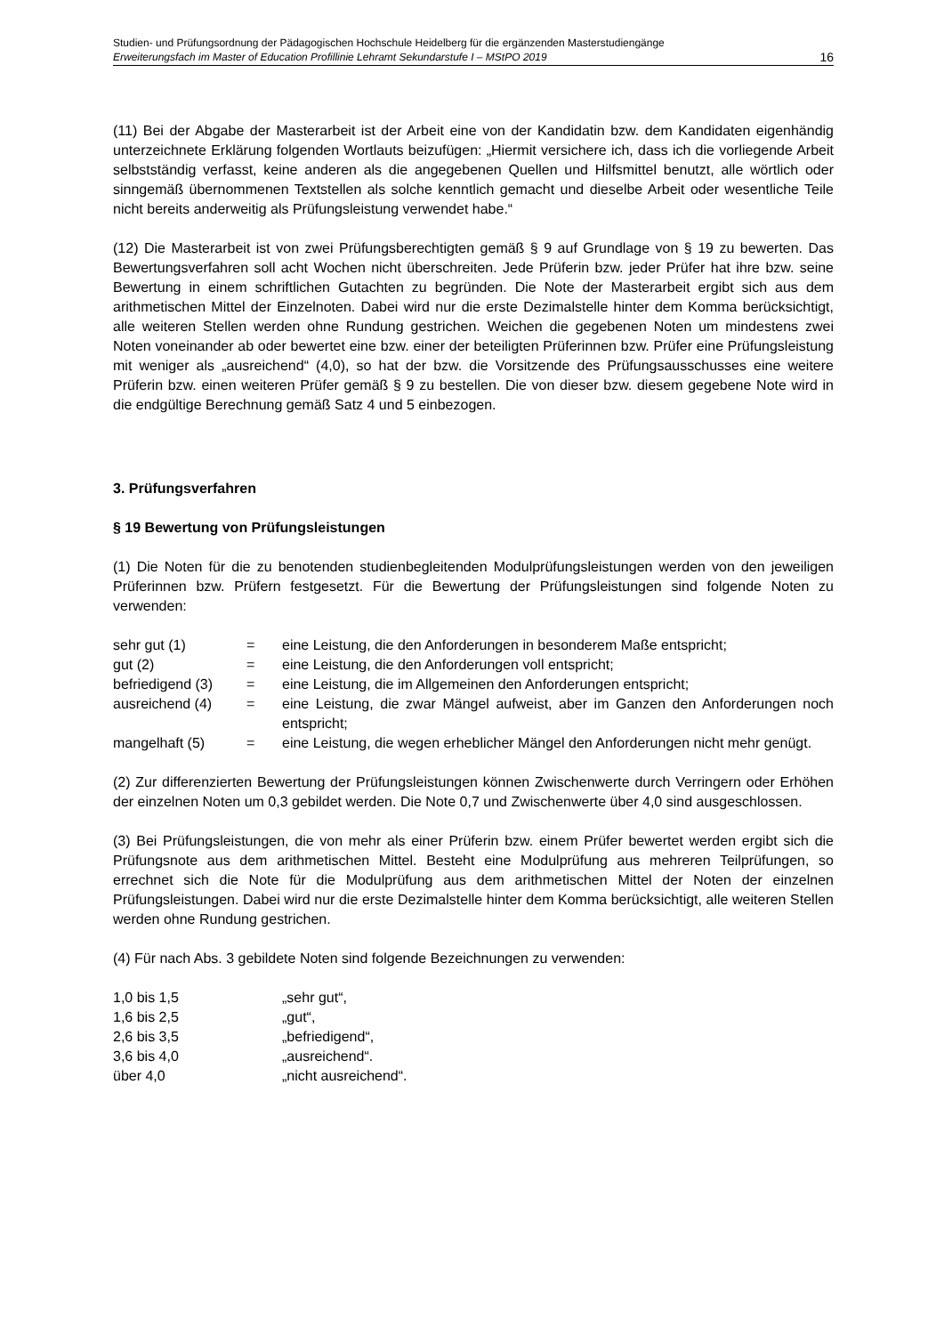Studien- und Prüfungsordnung der Pädagogischen Hochschule Heidelberg für die ergänzenden Masterstudiengänge
Erweiterungsfach im Master of Education Profillinie Lehramt Sekundarstufe I – MStPO 2019 16
(11) Bei der Abgabe der Masterarbeit ist der Arbeit eine von der Kandidatin bzw. dem Kandidaten eigenhändig unterzeichnete Erklärung folgenden Wortlauts beizufügen: „Hiermit versichere ich, dass ich die vorliegende Arbeit selbstständig verfasst, keine anderen als die angegebenen Quellen und Hilfsmittel benutzt, alle wörtlich oder sinngemäß übernommenen Textstellen als solche kenntlich gemacht und dieselbe Arbeit oder wesentliche Teile nicht bereits anderweitig als Prüfungsleistung verwendet habe.“
(12) Die Masterarbeit ist von zwei Prüfungsberechtigten gemäß § 9 auf Grundlage von § 19 zu bewerten. Das Bewertungsverfahren soll acht Wochen nicht überschreiten. Jede Prüferin bzw. jeder Prüfer hat ihre bzw. seine Bewertung in einem schriftlichen Gutachten zu begründen. Die Note der Masterarbeit ergibt sich aus dem arithmetischen Mittel der Einzelnoten. Dabei wird nur die erste Dezimalstelle hinter dem Komma berücksichtigt, alle weiteren Stellen werden ohne Rundung gestrichen. Weichen die gegebenen Noten um mindestens zwei Noten voneinander ab oder bewertet eine bzw. einer der beteiligten Prüferinnen bzw. Prüfer eine Prüfungsleistung mit weniger als „ausreichend“ (4,0), so hat der bzw. die Vorsitzende des Prüfungsausschusses eine weitere Prüferin bzw. einen weiteren Prüfer gemäß § 9 zu bestellen. Die von dieser bzw. diesem gegebene Note wird in die endgültige Berechnung gemäß Satz 4 und 5 einbezogen.
3. Prüfungsverfahren
§ 19 Bewertung von Prüfungsleistungen
(1) Die Noten für die zu benotenden studienbegleitenden Modulprüfungsleistungen werden von den jeweiligen Prüferinnen bzw. Prüfern festgesetzt. Für die Bewertung der Prüfungsleistungen sind folgende Noten zu verwenden:
| sehr gut (1) | = | eine Leistung, die den Anforderungen in besonderem Maße entspricht; |
| gut (2) | = | eine Leistung, die den Anforderungen voll entspricht; |
| befriedigend (3) | = | eine Leistung, die im Allgemeinen den Anforderungen entspricht; |
| ausreichend (4) | = | eine Leistung, die zwar Mängel aufweist, aber im Ganzen den Anforderungen noch entspricht; |
| mangelhaft (5) | = | eine Leistung, die wegen erheblicher Mängel den Anforderungen nicht mehr genügt. |
(2) Zur differenzierten Bewertung der Prüfungsleistungen können Zwischenwerte durch Verringern oder Erhöhen der einzelnen Noten um 0,3 gebildet werden. Die Note 0,7 und Zwischenwerte über 4,0 sind ausgeschlossen.
(3) Bei Prüfungsleistungen, die von mehr als einer Prüferin bzw. einem Prüfer bewertet werden ergibt sich die Prüfungsnote aus dem arithmetischen Mittel. Besteht eine Modulprüfung aus mehreren Teilprüfungen, so errechnet sich die Note für die Modulprüfung aus dem arithmetischen Mittel der Noten der einzelnen Prüfungsleistungen. Dabei wird nur die erste Dezimalstelle hinter dem Komma berücksichtigt, alle weiteren Stellen werden ohne Rundung gestrichen.
(4) Für nach Abs. 3 gebildete Noten sind folgende Bezeichnungen zu verwenden:
| 1,0 bis 1,5 | „sehr gut“, |
| 1,6 bis 2,5 | „gut“, |
| 2,6 bis 3,5 | „befriedigend“, |
| 3,6 bis 4,0 | „ausreichend“. |
| über 4,0 | „nicht ausreichend“. |